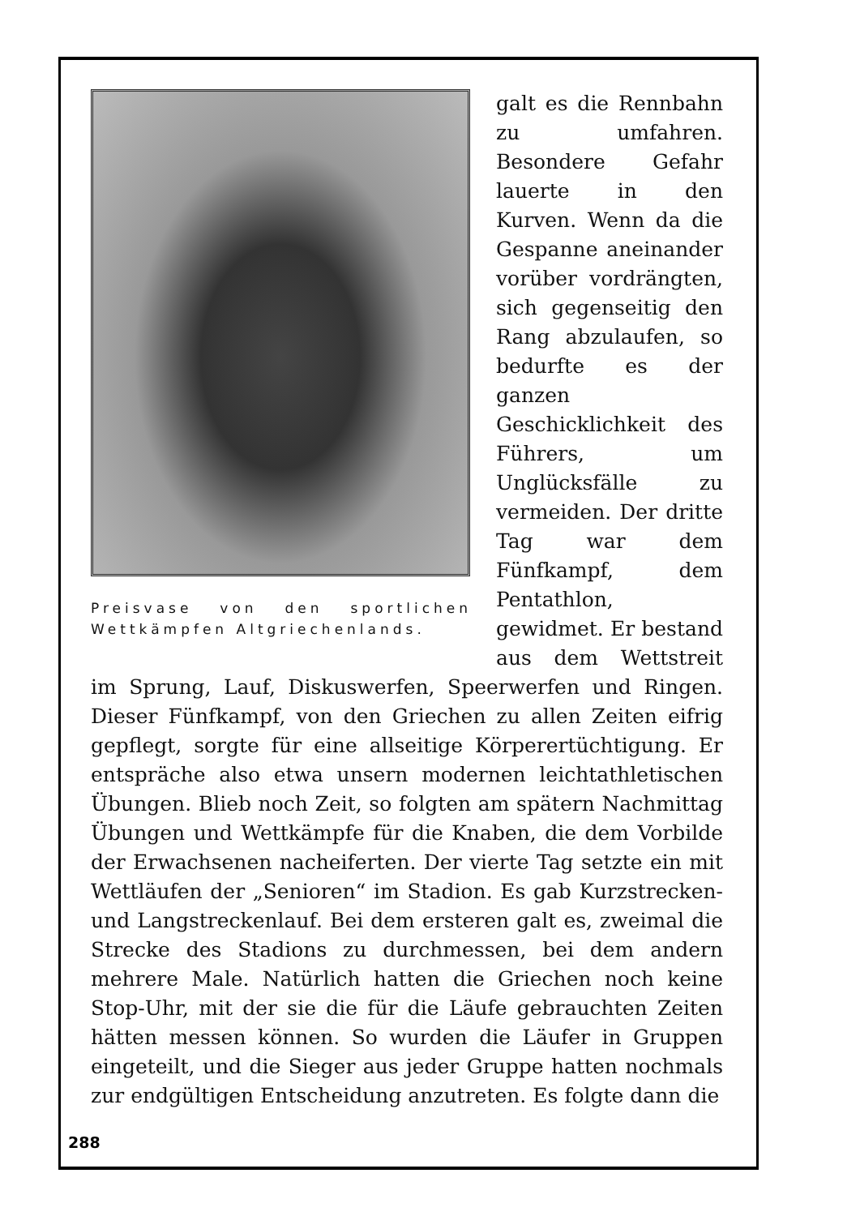Preisvase von den sportlichen Wettkämpfen Altgriechenlands.
galt es die Rennbahn zu umfahren. Besondere Gefahr lauerte in den Kurven. Wenn da die Gespanne aneinander vorüber vordrängten, sich gegenseitig den Rang abzulaufen, so bedurfte es der ganzen Geschicklichkeit des Führers, um Unglücksfälle zu vermeiden. Der dritte Tag war dem Fünfkampf, dem Pentathlon, gewidmet. Er bestand aus dem Wettstreit im Sprung, Lauf, Diskuswerfen, Speerwerfen und Ringen. Dieser Fünfkampf, von den Griechen zu allen Zeiten eifrig gepflegt, sorgte für eine allseitige Körperertüchtigung. Er entspräche also etwa unsern modernen leichtathletischen Übungen. Blieb noch Zeit, so folgten am spätern Nachmittag Übungen und Wettkämpfe für die Knaben, die dem Vorbilde der Erwachsenen nacheiferten. Der vierte Tag setzte ein mit Wettläufen der „Senioren“ im Stadion. Es gab Kurzstrecken- und Langstreckenlauf. Bei dem ersteren galt es, zweimal die Strecke des Stadions zu durchmessen, bei dem andern mehrere Male. Natürlich hatten die Griechen noch keine Stop-Uhr, mit der sie die für die Läufe gebrauchten Zeiten hätten messen können. So wurden die Läufer in Gruppen eingeteilt, und die Sieger aus jeder Gruppe hatten nochmals zur endgültigen Entscheidung anzutreten. Es folgte dann die
288